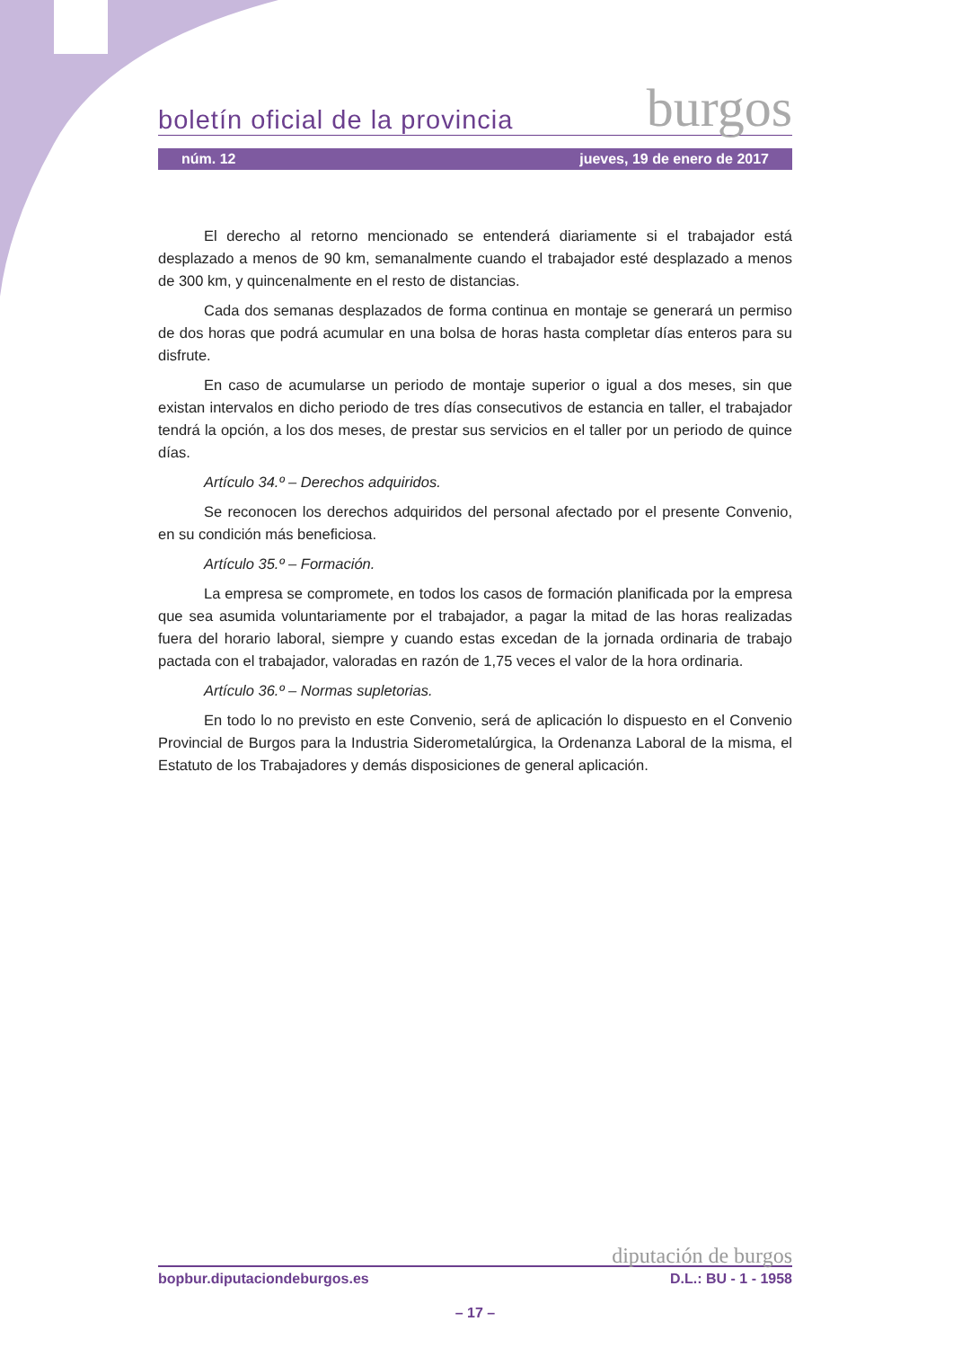boletín oficial de la provincia burgos
núm. 12 jueves, 19 de enero de 2017
El derecho al retorno mencionado se entenderá diariamente si el trabajador está desplazado a menos de 90 km, semanalmente cuando el trabajador esté desplazado a menos de 300 km, y quincenalmente en el resto de distancias.
Cada dos semanas desplazados de forma continua en montaje se generará un permiso de dos horas que podrá acumular en una bolsa de horas hasta completar días enteros para su disfrute.
En caso de acumularse un periodo de montaje superior o igual a dos meses, sin que existan intervalos en dicho periodo de tres días consecutivos de estancia en taller, el trabajador tendrá la opción, a los dos meses, de prestar sus servicios en el taller por un periodo de quince días.
Artículo 34.º – Derechos adquiridos.
Se reconocen los derechos adquiridos del personal afectado por el presente Convenio, en su condición más beneficiosa.
Artículo 35.º – Formación.
La empresa se compromete, en todos los casos de formación planificada por la empresa que sea asumida voluntariamente por el trabajador, a pagar la mitad de las horas realizadas fuera del horario laboral, siempre y cuando estas excedan de la jornada ordinaria de trabajo pactada con el trabajador, valoradas en razón de 1,75 veces el valor de la hora ordinaria.
Artículo 36.º – Normas supletorias.
En todo lo no previsto en este Convenio, será de aplicación lo dispuesto en el Convenio Provincial de Burgos para la Industria Siderometalúrgica, la Ordenanza Laboral de la misma, el Estatuto de los Trabajadores y demás disposiciones de general aplicación.
diputación de burgos
bopbur.diputaciondeburgos.es D.L.: BU - 1 - 1958
– 17 –